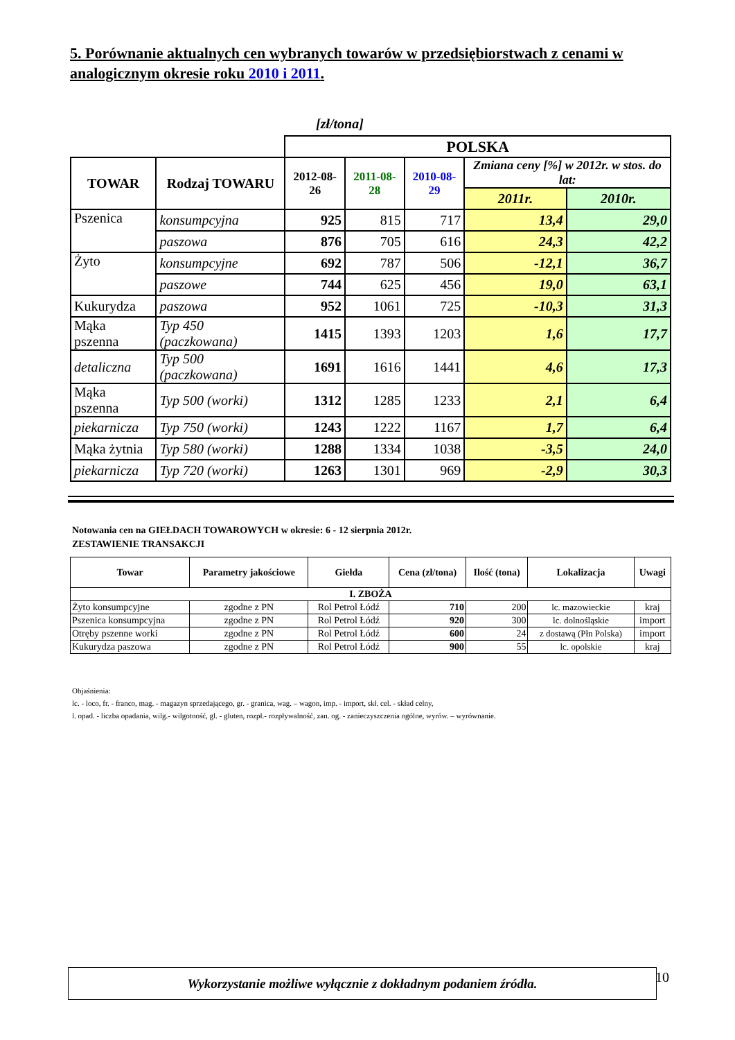5. Porównanie aktualnych cen wybranych towarów w przedsiębiorstwach z cenami w analogicznym okresie roku 2010 i 2011.
[zł/tona]
| | | POLSKA | | | | |
| TOWAR | Rodzaj TOWARU | 2012-08-26 | 2011-08-28 | 2010-08-29 | Zmiana ceny [%] w 2012r. w stos. do lat: | |
| | | | | | 2011r. | 2010r. |
| Pszenica | konsumpcyjna | 925 | 815 | 717 | 13,4 | 29,0 |
| | paszowa | 876 | 705 | 616 | 24,3 | 42,2 |
| Żyto | konsumpcyjne | 692 | 787 | 506 | -12,1 | 36,7 |
| | paszowe | 744 | 625 | 456 | 19,0 | 63,1 |
| Kukurydza | paszowa | 952 | 1061 | 725 | -10,3 | 31,3 |
| Mąka pszenna | Typ 450 (paczkowana) | 1415 | 1393 | 1203 | 1,6 | 17,7 |
| detaliczna | Typ 500 (paczkowana) | 1691 | 1616 | 1441 | 4,6 | 17,3 |
| Mąka pszenna | Typ 500 (worki) | 1312 | 1285 | 1233 | 2,1 | 6,4 |
| piekarnicza | Typ 750 (worki) | 1243 | 1222 | 1167 | 1,7 | 6,4 |
| Mąka żytnia | Typ 580 (worki) | 1288 | 1334 | 1038 | -3,5 | 24,0 |
| piekarnicza | Typ 720 (worki) | 1263 | 1301 | 969 | -2,9 | 30,3 |
Notowania cen na GIEŁDACH TOWAROWYCH w okresie: 6 - 12 sierpnia 2012r.
ZESTAWIENIE TRANSAKCJI
| Towar | Parametry jakościowe | Giełda | Cena (zł/tona) | Ilość (tona) | Lokalizacja | Uwagi |
| --- | --- | --- | --- | --- | --- | --- |
| I. ZBOŻA | | | | | | |
| Żyto konsumpcyjne | zgodne z PN | Rol Petrol Łódź | 710 | 200 | lc. mazowieckie | kraj |
| Pszenica konsumpcyjna | zgodne z PN | Rol Petrol Łódź | 920 | 300 | lc. dolnośląskie | import |
| Otręby pszenne worki | zgodne z PN | Rol Petrol Łódź | 600 | 24 | z dostawą (Płn Polska) | import |
| Kukurydza paszowa | zgodne z PN | Rol Petrol Łódź | 900 | 55 | lc. opolskie | kraj |
Objaśnienia:
lc. - loco, fr. - franco, mag. - magazyn sprzedającego, gr. - granica, wag. – wagon, imp. - import, skł. cel. - skład celny,
l. opad. - liczba opadania, wilg.- wilgotność, gl. - gluten, rozpł.- rozpływalność, zan. og. - zanieczyszczenia ogólne, wyrów. – wyrównanie.
Wykorzystanie możliwe wyłącznie z dokładnym podaniem źródła. 10